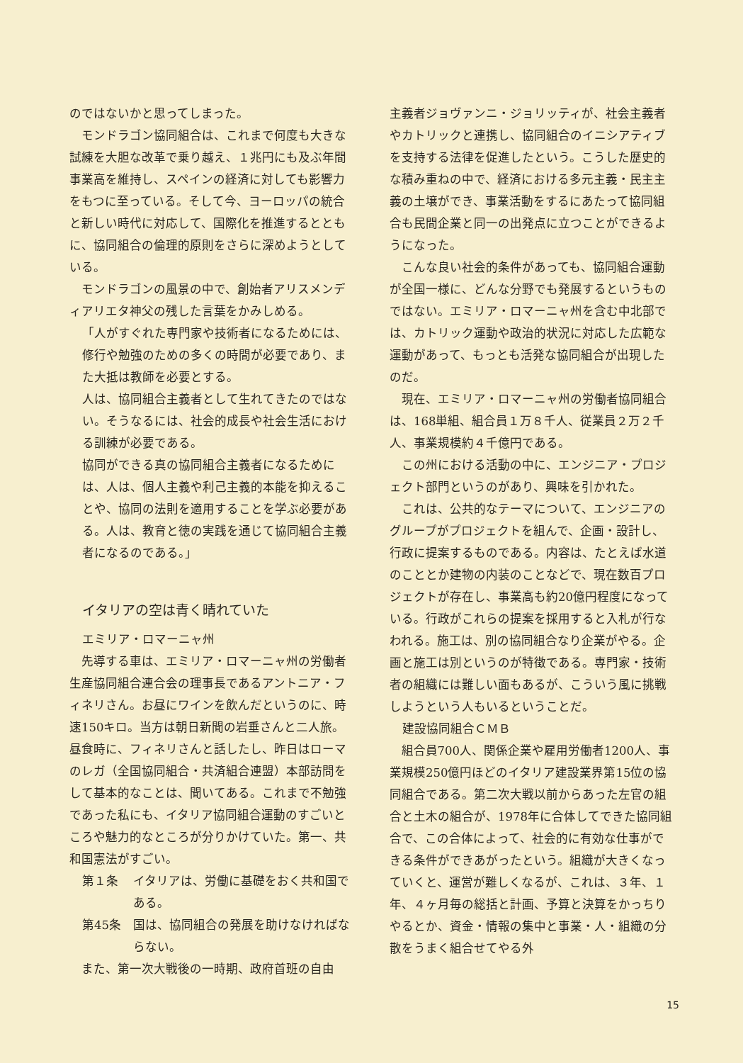のではないかと思ってしまった。
モンドラゴン協同組合は、これまで何度も大きな試練を大胆な改革で乗り越え、１兆円にも及ぶ年間事業高を維持し、スペインの経済に対しても影響力をもつに至っている。そして今、ヨーロッパの統合と新しい時代に対応して、国際化を推進するとともに、協同組合の倫理的原則をさらに深めようとしている。
モンドラゴンの風景の中で、創始者アリスメンディアリエタ神父の残した言葉をかみしめる。
「人がすぐれた専門家や技術者になるためには、修行や勉強のための多くの時間が必要であり、また大抵は教師を必要とする。
人は、協同組合主義者として生れてきたのではない。そうなるには、社会的成長や社会生活における訓練が必要である。
協同ができる真の協同組合主義者になるためには、人は、個人主義や利己主義的本能を抑えることや、協同の法則を適用することを学ぶ必要がある。人は、教育と徳の実践を通じて協同組合主義者になるのである。」
イタリアの空は青く晴れていた
エミリア・ロマーニャ州
先導する車は、エミリア・ロマーニャ州の労働者生産協同組合連合会の理事長であるアントニア・フィネリさん。お昼にワインを飲んだというのに、時速150キロ。当方は朝日新聞の岩垂さんと二人旅。昼食時に、フィネリさんと話したし、昨日はローマのレガ（全国協同組合・共済組合連盟）本部訪問をして基本的なことは、聞いてある。これまで不勉強であった私にも、イタリア協同組合運動のすごいところや魅力的なところが分りかけていた。第一、共和国憲法がすごい。
第１条 イタリアは、労働に基礎をおく共和国である。
第45条 国は、協同組合の発展を助けなければならない。
また、第一次大戦後の一時期、政府首班の自由
主義者ジョヴァンニ・ジョリッティが、社会主義者やカトリックと連携し、協同組合のイニシアティブを支持する法律を促進したという。こうした歴史的な積み重ねの中で、経済における多元主義・民主主義の土壌ができ、事業活動をするにあたって協同組合も民間企業と同一の出発点に立つことができるようになった。
こんな良い社会的条件があっても、協同組合運動が全国一様に、どんな分野でも発展するというものではない。エミリア・ロマーニャ州を含む中北部では、カトリック運動や政治的状況に対応した広範な運動があって、もっとも活発な協同組合が出現したのだ。
現在、エミリア・ロマーニャ州の労働者協同組合は、168単組、組合員１万８千人、従業員２万２千人、事業規模約４千億円である。
この州における活動の中に、エンジニア・プロジェクト部門というのがあり、興味を引かれた。
これは、公共的なテーマについて、エンジニアのグループがプロジェクトを組んで、企画・設計し、行政に提案するものである。内容は、たとえば水道のこととか建物の内装のことなどで、現在数百プロジェクトが存在し、事業高も約20億円程度になっている。行政がこれらの提案を採用すると入札が行なわれる。施工は、別の協同組合なり企業がやる。企画と施工は別というのが特徴である。専門家・技術者の組織には難しい面もあるが、こういう風に挑戦しようという人もいるということだ。
建設協同組合ＣＭＢ
組合員700人、関係企業や雇用労働者1200人、事業規模250億円ほどのイタリア建設業界第15位の協同組合である。第二次大戦以前からあった左官の組合と土木の組合が、1978年に合体してできた協同組合で、この合体によって、社会的に有効な仕事ができる条件ができあがったという。組織が大きくなっていくと、運営が難しくなるが、これは、３年、１年、４ヶ月毎の総括と計画、予算と決算をかっちりやるとか、資金・情報の集中と事業・人・組織の分散をうまく組合せてやる外
15